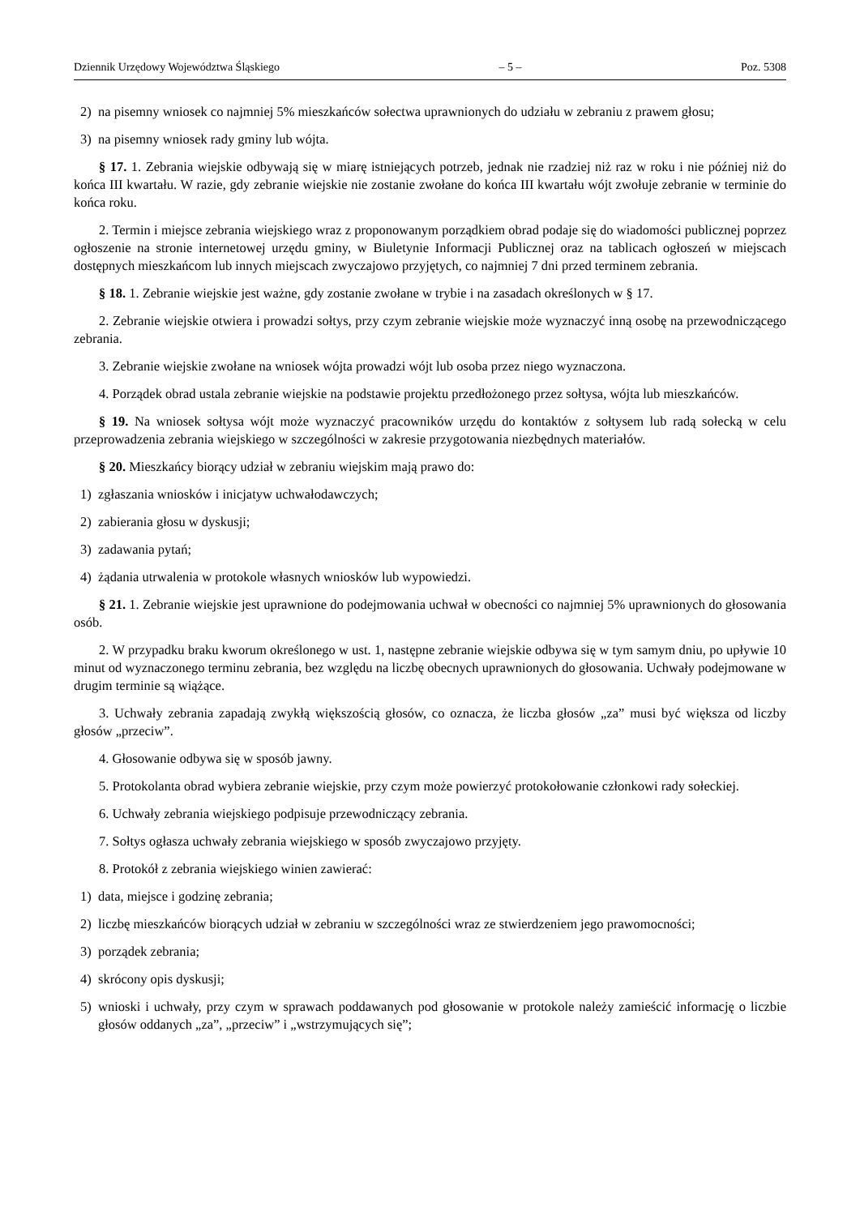Dziennik Urzędowy Województwa Śląskiego – 5 – Poz. 5308
2) na pisemny wniosek co najmniej 5% mieszkańców sołectwa uprawnionych do udziału w zebraniu z prawem głosu;
3) na pisemny wniosek rady gminy lub wójta.
§ 17. 1. Zebrania wiejskie odbywają się w miarę istniejących potrzeb, jednak nie rzadziej niż raz w roku i nie później niż do końca III kwartału. W razie, gdy zebranie wiejskie nie zostanie zwołane do końca III kwartału wójt zwołuje zebranie w terminie do końca roku.
2. Termin i miejsce zebrania wiejskiego wraz z proponowanym porządkiem obrad podaje się do wiadomości publicznej poprzez ogłoszenie na stronie internetowej urzędu gminy, w Biuletynie Informacji Publicznej oraz na tablicach ogłoszeń w miejscach dostępnych mieszkańcom lub innych miejscach zwyczajowo przyjętych, co najmniej 7 dni przed terminem zebrania.
§ 18. 1. Zebranie wiejskie jest ważne, gdy zostanie zwołane w trybie i na zasadach określonych w § 17.
2. Zebranie wiejskie otwiera i prowadzi sołtys, przy czym zebranie wiejskie może wyznaczyć inną osobę na przewodniczącego zebrania.
3. Zebranie wiejskie zwołane na wniosek wójta prowadzi wójt lub osoba przez niego wyznaczona.
4. Porządek obrad ustala zebranie wiejskie na podstawie projektu przedłożonego przez sołtysa, wójta lub mieszkańców.
§ 19. Na wniosek sołtysa wójt może wyznaczyć pracowników urzędu do kontaktów z sołtysem lub radą sołecką w celu przeprowadzenia zebrania wiejskiego w szczególności w zakresie przygotowania niezbędnych materiałów.
§ 20. Mieszkańcy biorący udział w zebraniu wiejskim mają prawo do:
1) zgłaszania wniosków i inicjatyw uchwałodawczych;
2) zabierania głosu w dyskusji;
3) zadawania pytań;
4) żądania utrwalenia w protokole własnych wniosków lub wypowiedzi.
§ 21. 1. Zebranie wiejskie jest uprawnione do podejmowania uchwał w obecności co najmniej 5% uprawnionych do głosowania osób.
2. W przypadku braku kworum określonego w ust. 1, następne zebranie wiejskie odbywa się w tym samym dniu, po upływie 10 minut od wyznaczonego terminu zebrania, bez względu na liczbę obecnych uprawnionych do głosowania. Uchwały podejmowane w drugim terminie są wiążące.
3. Uchwały zebrania zapadają zwykłą większością głosów, co oznacza, że liczba głosów „za” musi być większa od liczby głosów „przeciw”.
4. Głosowanie odbywa się w sposób jawny.
5. Protokolanta obrad wybiera zebranie wiejskie, przy czym może powierzyć protokołowanie członkowi rady sołeckiej.
6. Uchwały zebrania wiejskiego podpisuje przewodniczący zebrania.
7. Sołtys ogłasza uchwały zebrania wiejskiego w sposób zwyczajowo przyjęty.
8. Protokół z zebrania wiejskiego winien zawierać:
1) data, miejsce i godzinę zebrania;
2) liczbę mieszkańców biorących udział w zebraniu w szczególności wraz ze stwierdzeniem jego prawomocności;
3) porządek zebrania;
4) skrócony opis dyskusji;
5) wnioski i uchwały, przy czym w sprawach poddawanych pod głosowanie w protokole należy zamieścić informację o liczbie głosów oddanych „za”, „przeciw” i „wstrzymujących się”;